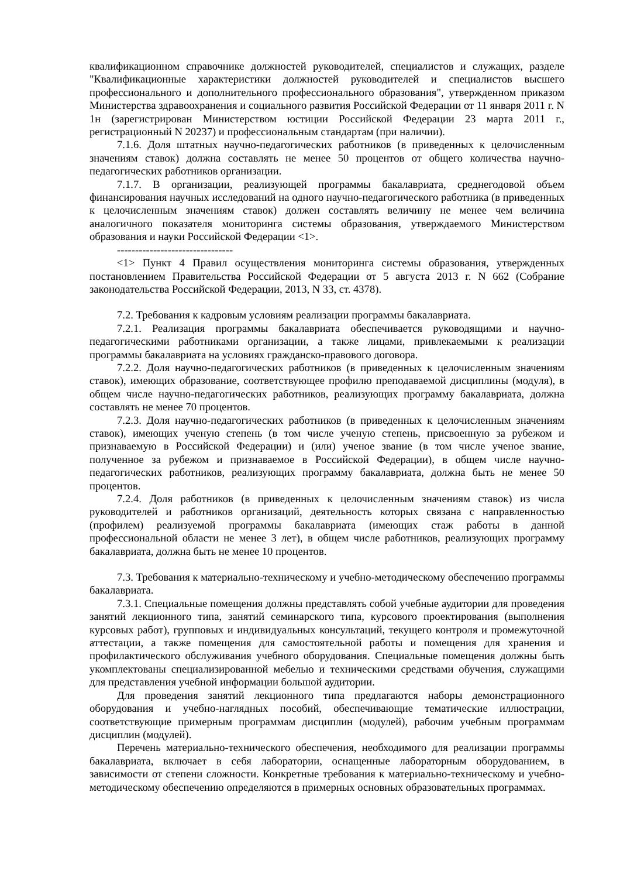квалификационном справочнике должностей руководителей, специалистов и служащих, разделе "Квалификационные характеристики должностей руководителей и специалистов высшего профессионального и дополнительного профессионального образования", утвержденном приказом Министерства здравоохранения и социального развития Российской Федерации от 11 января 2011 г. N 1н (зарегистрирован Министерством юстиции Российской Федерации 23 марта 2011 г., регистрационный N 20237) и профессиональным стандартам (при наличии).
7.1.6. Доля штатных научно-педагогических работников (в приведенных к целочисленным значениям ставок) должна составлять не менее 50 процентов от общего количества научно-педагогических работников организации.
7.1.7. В организации, реализующей программы бакалавриата, среднегодовой объем финансирования научных исследований на одного научно-педагогического работника (в приведенных к целочисленным значениям ставок) должен составлять величину не менее чем величина аналогичного показателя мониторинга системы образования, утверждаемого Министерством образования и науки Российской Федерации <1>.
--------------------------------
<1> Пункт 4 Правил осуществления мониторинга системы образования, утвержденных постановлением Правительства Российской Федерации от 5 августа 2013 г. N 662 (Собрание законодательства Российской Федерации, 2013, N 33, ст. 4378).
7.2. Требования к кадровым условиям реализации программы бакалавриата.
7.2.1. Реализация программы бакалавриата обеспечивается руководящими и научно-педагогическими работниками организации, а также лицами, привлекаемыми к реализации программы бакалавриата на условиях гражданско-правового договора.
7.2.2. Доля научно-педагогических работников (в приведенных к целочисленным значениям ставок), имеющих образование, соответствующее профилю преподаваемой дисциплины (модуля), в общем числе научно-педагогических работников, реализующих программу бакалавриата, должна составлять не менее 70 процентов.
7.2.3. Доля научно-педагогических работников (в приведенных к целочисленным значениям ставок), имеющих ученую степень (в том числе ученую степень, присвоенную за рубежом и признаваемую в Российской Федерации) и (или) ученое звание (в том числе ученое звание, полученное за рубежом и признаваемое в Российской Федерации), в общем числе научно-педагогических работников, реализующих программу бакалавриата, должна быть не менее 50 процентов.
7.2.4. Доля работников (в приведенных к целочисленным значениям ставок) из числа руководителей и работников организаций, деятельность которых связана с направленностью (профилем) реализуемой программы бакалавриата (имеющих стаж работы в данной профессиональной области не менее 3 лет), в общем числе работников, реализующих программу бакалавриата, должна быть не менее 10 процентов.
7.3. Требования к материально-техническому и учебно-методическому обеспечению программы бакалавриата.
7.3.1. Специальные помещения должны представлять собой учебные аудитории для проведения занятий лекционного типа, занятий семинарского типа, курсового проектирования (выполнения курсовых работ), групповых и индивидуальных консультаций, текущего контроля и промежуточной аттестации, а также помещения для самостоятельной работы и помещения для хранения и профилактического обслуживания учебного оборудования. Специальные помещения должны быть укомплектованы специализированной мебелью и техническими средствами обучения, служащими для представления учебной информации большой аудитории.
Для проведения занятий лекционного типа предлагаются наборы демонстрационного оборудования и учебно-наглядных пособий, обеспечивающие тематические иллюстрации, соответствующие примерным программам дисциплин (модулей), рабочим учебным программам дисциплин (модулей).
Перечень материально-технического обеспечения, необходимого для реализации программы бакалавриата, включает в себя лаборатории, оснащенные лабораторным оборудованием, в зависимости от степени сложности. Конкретные требования к материально-техническому и учебно-методическому обеспечению определяются в примерных основных образовательных программах.